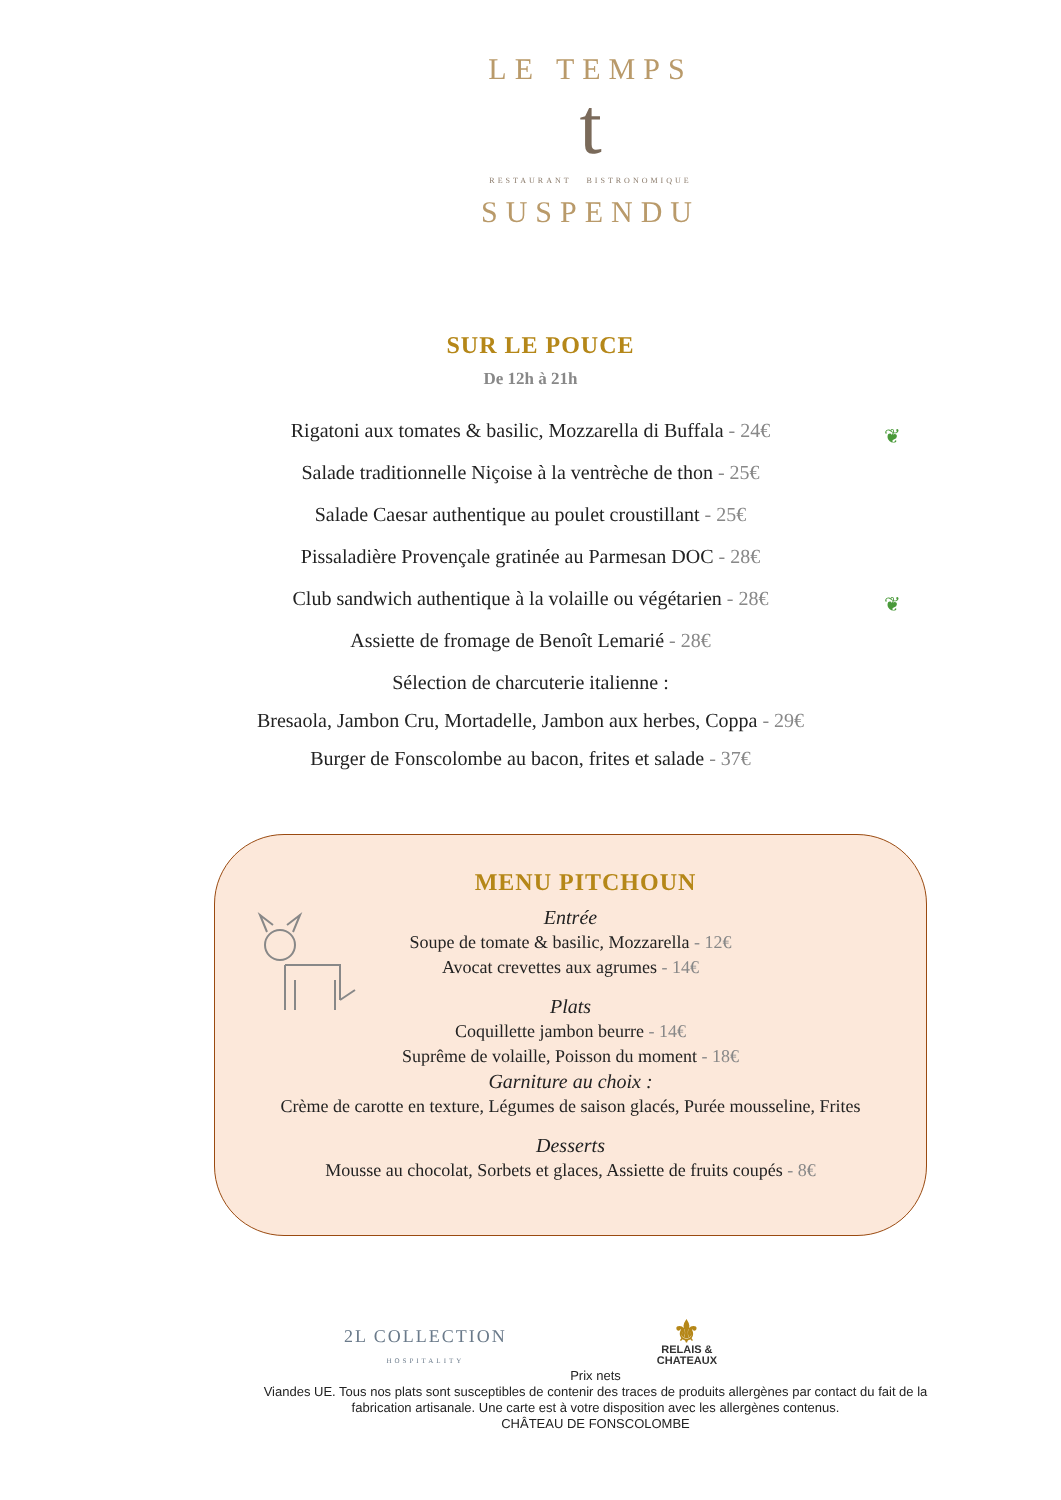LE TEMPS
t
RESTAURANT BISTRONOMIQUE
SUSPENDU
SUR LE POUCE
De 12h à 21h
Rigatoni aux tomates & basilic, Mozzarella di Buffala - 24€ ❦
Salade traditionnelle Niçoise à la ventrèche de thon - 25€
Salade Caesar authentique au poulet croustillant - 25€
Pissaladière Provençale gratinée au Parmesan DOC - 28€
Club sandwich authentique à la volaille ou végétarien - 28€ ❦
Assiette de fromage de Benoît Lemarié - 28€
Sélection de charcuterie italienne :
Bresaola, Jambon Cru, Mortadelle, Jambon aux herbes, Coppa - 29€
Burger de Fonscolombe au bacon, frites et salade - 37€
MENU PITCHOUN
Entrée
Soupe de tomate & basilic, Mozzarella - 12€
Avocat crevettes aux agrumes - 14€
Plats
Coquillette jambon beurre - 14€
Suprême de volaille, Poisson du moment - 18€
Garniture au choix :
Crème de carotte en texture, Légumes de saison glacés, Purée mousseline, Frites
Desserts
Mousse au chocolat, Sorbets et glaces, Assiette de fruits coupés - 8€
2L COLLECTION
HOSPITALITY
⚜
RELAIS &
CHATEAUX
Prix nets
Viandes UE. Tous nos plats sont susceptibles de contenir des traces de produits allergènes par contact du fait de la
fabrication artisanale. Une carte est à votre disposition avec les allergènes contenus.
CHÂTEAU DE FONSCOLOMBE